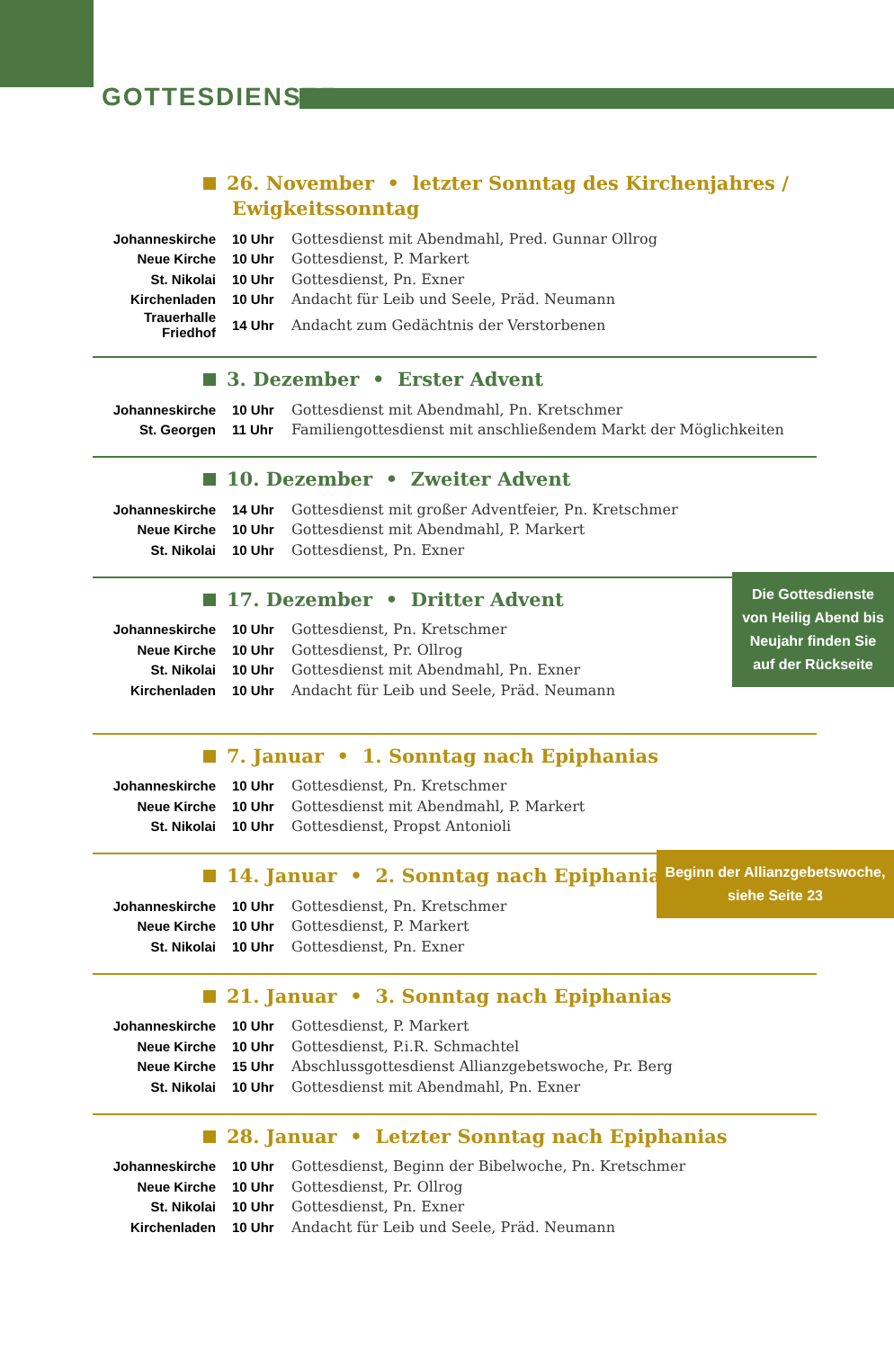GOTTESDIENSTE
26. November • letzter Sonntag des Kirchenjahres / Ewigkeitssonntag
| Johanneskirche | 10 Uhr | Gottesdienst mit Abendmahl, Pred. Gunnar Ollrog |
| Neue Kirche | 10 Uhr | Gottesdienst, P. Markert |
| St. Nikolai | 10 Uhr | Gottesdienst, Pn. Exner |
| Kirchenladen | 10 Uhr | Andacht für Leib und Seele, Präd. Neumann |
| Trauerhalle Friedhof | 14 Uhr | Andacht zum Gedächtnis der Verstorbenen |
3. Dezember • Erster Advent
| Johanneskirche | 10 Uhr | Gottesdienst mit Abendmahl, Pn. Kretschmer |
| St. Georgen | 11 Uhr | Familiengottesdienst mit anschließendem Markt der Möglichkeiten |
10. Dezember • Zweiter Advent
| Johanneskirche | 14 Uhr | Gottesdienst mit großer Adventfeier, Pn. Kretschmer |
| Neue Kirche | 10 Uhr | Gottesdienst mit Abendmahl, P. Markert |
| St. Nikolai | 10 Uhr | Gottesdienst, Pn. Exner |
17. Dezember • Dritter Advent
| Johanneskirche | 10 Uhr | Gottesdienst, Pn. Kretschmer |
| Neue Kirche | 10 Uhr | Gottesdienst, Pr. Ollrog |
| St. Nikolai | 10 Uhr | Gottesdienst mit Abendmahl, Pn. Exner |
| Kirchenladen | 10 Uhr | Andacht für Leib und Seele, Präd. Neumann |
7. Januar • 1. Sonntag nach Epiphanias
| Johanneskirche | 10 Uhr | Gottesdienst, Pn. Kretschmer |
| Neue Kirche | 10 Uhr | Gottesdienst mit Abendmahl, P. Markert |
| St. Nikolai | 10 Uhr | Gottesdienst, Propst Antonioli |
14. Januar • 2. Sonntag nach Epiphanias
| Johanneskirche | 10 Uhr | Gottesdienst, Pn. Kretschmer |
| Neue Kirche | 10 Uhr | Gottesdienst, P. Markert |
| St. Nikolai | 10 Uhr | Gottesdienst, Pn. Exner |
21. Januar • 3. Sonntag nach Epiphanias
| Johanneskirche | 10 Uhr | Gottesdienst, P. Markert |
| Neue Kirche | 10 Uhr | Gottesdienst, P.i.R. Schmachtel |
| Neue Kirche | 15 Uhr | Abschlussgottesdienst Allianzgebetswoche, Pr. Berg |
| St. Nikolai | 10 Uhr | Gottesdienst mit Abendmahl, Pn. Exner |
28. Januar • Letzter Sonntag nach Epiphanias
| Johanneskirche | 10 Uhr | Gottesdienst, Beginn der Bibelwoche, Pn. Kretschmer |
| Neue Kirche | 10 Uhr | Gottesdienst, Pr. Ollrog |
| St. Nikolai | 10 Uhr | Gottesdienst, Pn. Exner |
| Kirchenladen | 10 Uhr | Andacht für Leib und Seele, Präd. Neumann |
Die Gottesdienste von Heilig Abend bis Neujahr finden Sie auf der Rückseite
Beginn der Allianzgebetswoche, siehe Seite 23